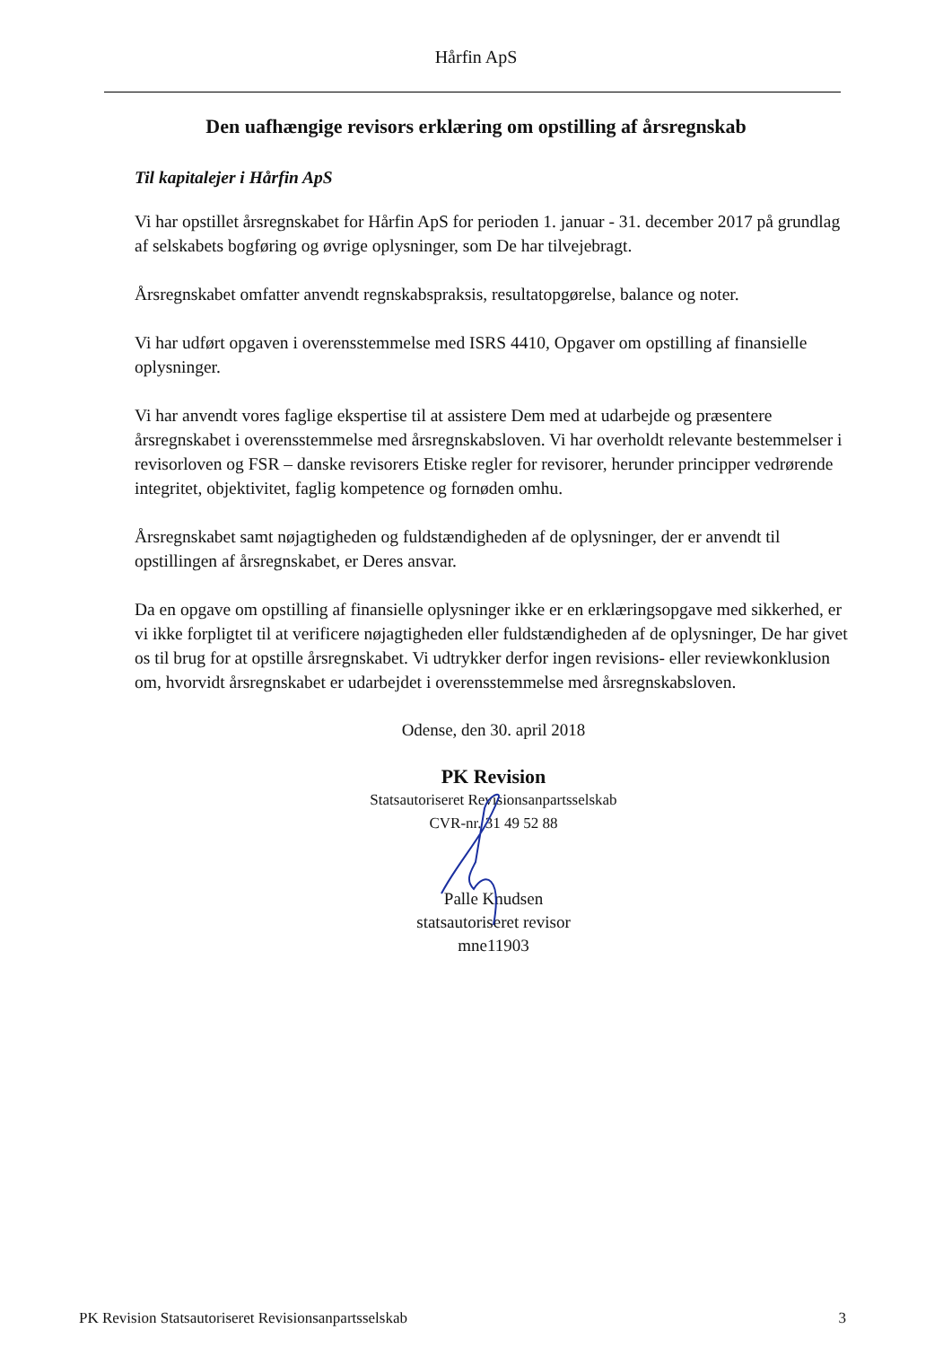Hårfin ApS
Den uafhængige revisors erklæring om opstilling af årsregnskab
Til kapitalejer i Hårfin ApS
Vi har opstillet årsregnskabet for Hårfin ApS for perioden 1. januar - 31. december 2017 på grundlag af selskabets bogføring og øvrige oplysninger, som De har tilvejebragt.
Årsregnskabet omfatter anvendt regnskabspraksis, resultatopgørelse, balance og noter.
Vi har udført opgaven i overensstemmelse med ISRS 4410, Opgaver om opstilling af finansielle oplysninger.
Vi har anvendt vores faglige ekspertise til at assistere Dem med at udarbejde og præsentere årsregnskabet i overensstemmelse med årsregnskabsloven. Vi har overholdt relevante bestemmelser i revisorloven og FSR – danske revisorers Etiske regler for revisorer, herunder principper vedrørende integritet, objektivitet, faglig kompetence og fornøden omhu.
Årsregnskabet samt nøjagtigheden og fuldstændigheden af de oplysninger, der er anvendt til opstillingen af årsregnskabet, er Deres ansvar.
Da en opgave om opstilling af finansielle oplysninger ikke er en erklæringsopgave med sikkerhed, er vi ikke forpligtet til at verificere nøjagtigheden eller fuldstændigheden af de oplysninger, De har givet os til brug for at opstille årsregnskabet. Vi udtrykker derfor ingen revisions- eller reviewkonklusion om, hvorvidt årsregnskabet er udarbejdet i overensstemmelse med årsregnskabsloven.
Odense, den 30. april 2018
PK Revision
Statsautoriseret Revisionsanpartsselskab
CVR-nr. 31 49 52 88
Palle Knudsen
statsautoriseret revisor
mne11903
PK Revision Statsautoriseret Revisionsanpartsselskab 3